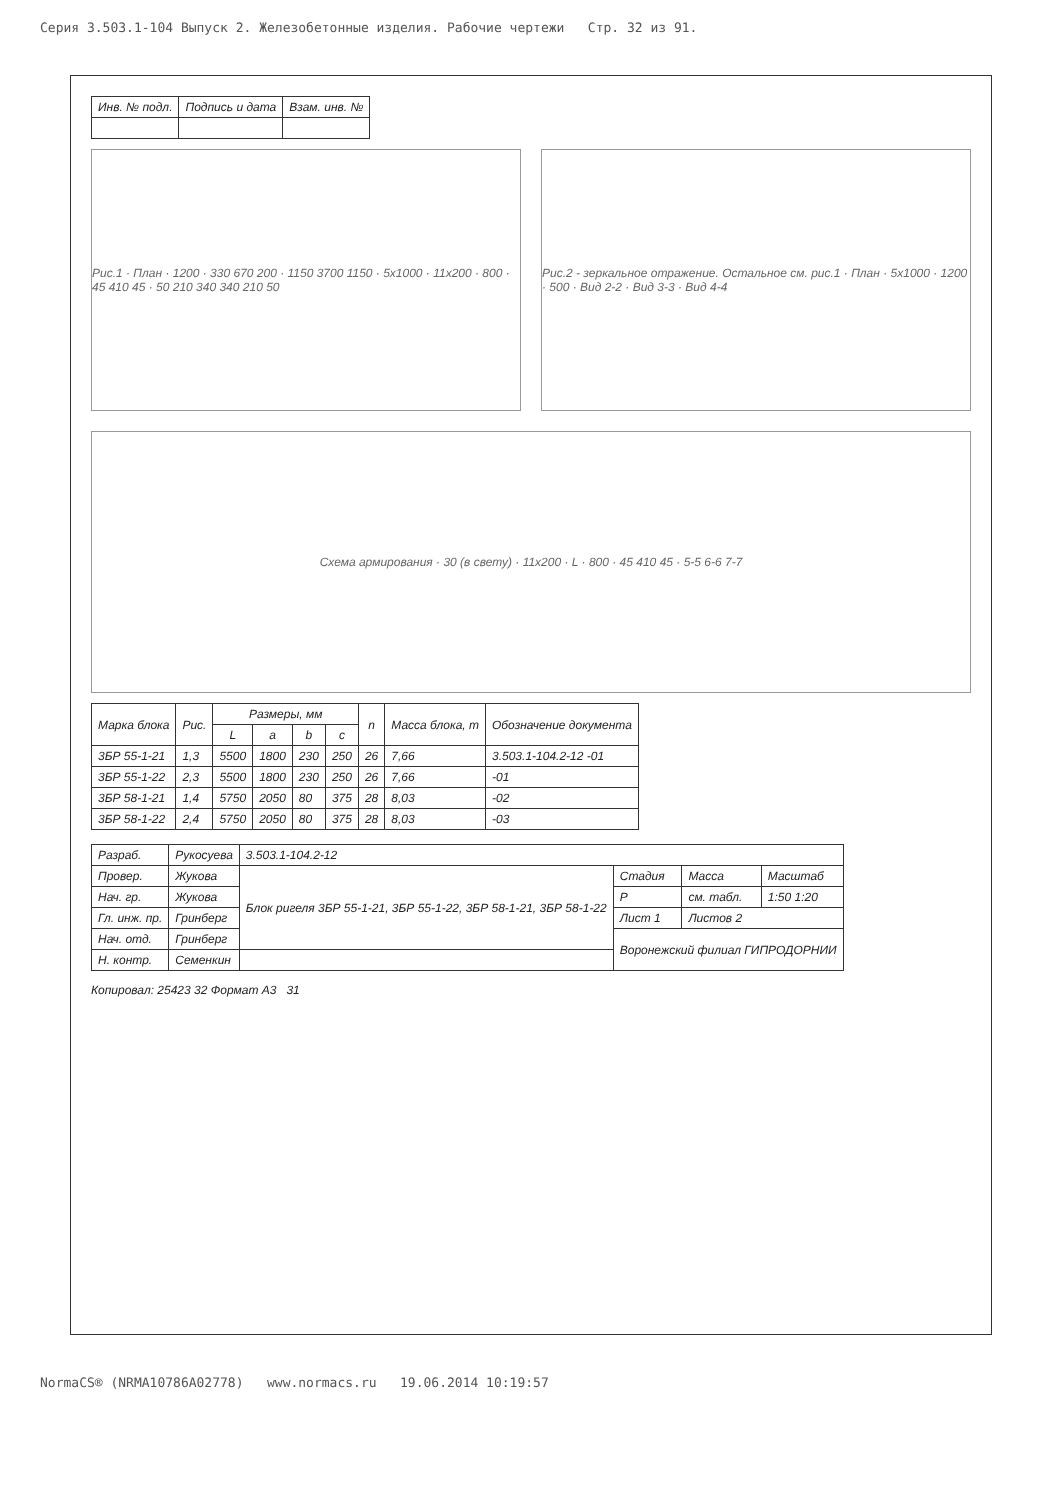Серия 3.503.1-104 Выпуск 2. Железобетонные изделия. Рабочие чертежи Стр. 32 из 91.
| Инв. № подл. | Подпись и дата | Взам. инв. № |
Рис.1 · План · 1200 · 330 670 200 · 1150 3700 1150 · 5x1000 · 11x200 · 800 · 45 410 45 · 50 210 340 340 210 50
Рис.2 - зеркальное отражение. Остальное см. рис.1 · План · 5x1000 · 1200 · 500 · Вид 2-2 · Вид 3-3 · Вид 4-4
Схема армирования · 30 (в свету) · 11x200 · L · 800 · 45 410 45 · 5-5 6-6 7-7
| Марка блока | Рис. | Размеры, мм | | | | n | Масса блока, т | Обозначение документа |
| --- | --- | --- | --- | --- | --- | --- | --- | --- |
| | | L | a | b | c | | | |
| 3БР 55-1-21 | 1,3 | 5500 | 1800 | 230 | 250 | 26 | 7,66 | 3.503.1-104.2-12 -01 |
| 3БР 55-1-22 | 2,3 | 5500 | 1800 | 230 | 250 | 26 | 7,66 | -01 |
| 3БР 58-1-21 | 1,4 | 5750 | 2050 | 80 | 375 | 28 | 8,03 | -02 |
| 3БР 58-1-22 | 2,4 | 5750 | 2050 | 80 | 375 | 28 | 8,03 | -03 |
| Разраб. | Рукосуева | 3.503.1-104.2-12 | | | |
| Провер. | Жукова | Блок ригеля 3БР 55-1-21, 3БР 55-1-22, 3БР 58-1-21, 3БР 58-1-22 | Стадия | Масса | Масштаб |
| Нач. гр. | Жукова | | Р | см. табл. | 1:50 1:20 |
| Гл. инж. пр. | Гринберг | | Лист 1 | Листов 2 | |
| Нач. отд. | Гринберг | | Воронежский филиал ГИПРОДОРНИИ | | |
| Н. контр. | Семенкин | | | | |
Копировал: 25423 32 Формат А3 31
NormaCS® (NRMA10786A02778) www.normacs.ru 19.06.2014 10:19:57